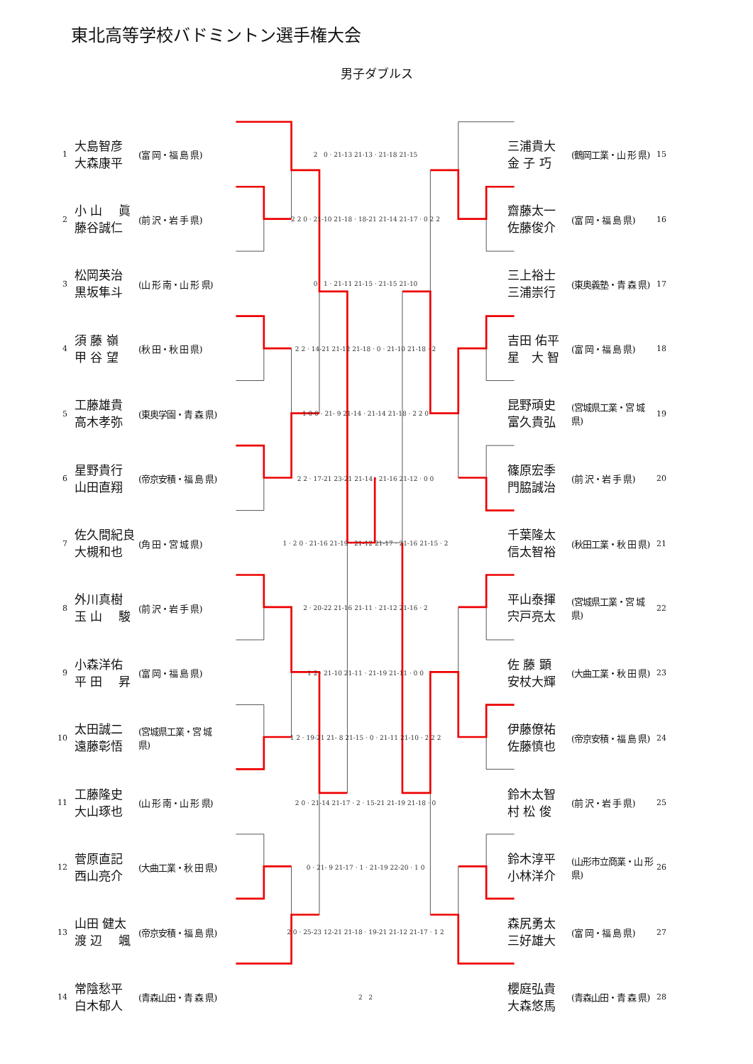東北高等学校バドミントン選手権大会
男子ダブルス
| 1 | 大島智彦 大森康平 | (富 岡・福 島 県) | 2 0 · 21-13 21-13 · 21-18 21-15 | 三浦貴大 金 子 巧 | (鶴岡工業・山 形 県) | 15 |
| 2 | 小 山 眞 藤谷誠仁 | (前 沢・岩 手 県) | 2 2 0 · 21-10 21-18 · 18-21 21-14 21-17 · 0 2 2 | 齋藤太一 佐藤俊介 | (富 岡・福 島 県) | 16 |
| 3 | 松岡英治 黒坂隼斗 | (山 形 南・山 形 県) | 0 1 · 21-11 21-15 · 21-15 21-10 | 三上裕士 三浦崇行 | (東奥義塾・青 森 県) | 17 |
| 4 | 須 藤 嶺 甲 谷 望 | (秋 田・秋 田 県) | 2 2 · 14-21 21-12 21-18 · 0 · 21-10 21-18 · 2 | 吉田 佑平 星 大 智 | (富 岡・福 島 県) | 18 |
| 5 | 工藤雄貴 高木孝弥 | (東奥学園・青 森 県) | 1 0 0 · 21- 9 21-14 · 21-14 21-18 · 2 2 0 | 昆野頑史 富久貴弘 | (宮城県工業・宮 城 県) | 19 |
| 6 | 星野貴行 山田直翔 | (帝京安積・福 島 県) | 2 2 · 17-21 23-21 21-14 · 21-16 21-12 · 0 0 | 篠原宏季 門脇誠治 | (前 沢・岩 手 県) | 20 |
| 7 | 佐久間紀良 大槻和也 | (角 田・宮 城 県) | 1 · 2 0 · 21-16 21-19 · 21-12 21-17 · 21-16 21-15 · 2 | 千葉隆太 信太智裕 | (秋田工業・秋 田 県) | 21 |
| 8 | 外川真樹 玉 山 駿 | (前 沢・岩 手 県) | 2 · 20-22 21-16 21-11 · 21-12 21-16 · 2 | 平山泰揮 宍戸亮太 | (宮城県工業・宮 城 県) | 22 |
| 9 | 小森洋佑 平 田 昇 | (富 岡・福 島 県) | 1 2 · 21-10 21-11 · 21-19 21-11 · 0 0 | 佐 藤 顕 安杖大輝 | (大曲工業・秋 田 県) | 23 |
| 10 | 太田誠二 遠藤彰悟 | (宮城県工業・宮 城 県) | 1 2 · 19-21 21- 8 21-15 · 0 · 21-11 21-10 · 2 2 2 | 伊藤僚祐 佐藤慎也 | (帝京安積・福 島 県) | 24 |
| 11 | 工藤隆史 大山琢也 | (山 形 南・山 形 県) | 2 0 · 21-14 21-17 · 2 · 15-21 21-19 21-18 · 0 | 鈴木太智 村 松 俊 | (前 沢・岩 手 県) | 25 |
| 12 | 菅原直記 西山亮介 | (大曲工業・秋 田 県) | 0 · 21- 9 21-17 · 1 · 21-19 22-20 · 1 0 | 鈴木淳平 小林洋介 | (山形市立商業・山 形 県) | 26 |
| 13 | 山田 健太 渡 辺 颯 | (帝京安積・福 島 県) | 2 0 · 25-23 12-21 21-18 · 19-21 21-12 21-17 · 1 2 | 森尻勇太 三好雄大 | (富 岡・福 島 県) | 27 |
| 14 | 常陰愁平 白木郁人 | (青森山田・青 森 県) | 2 2 | 櫻庭弘貴 大森悠馬 | (青森山田・青 森 県) | 28 |